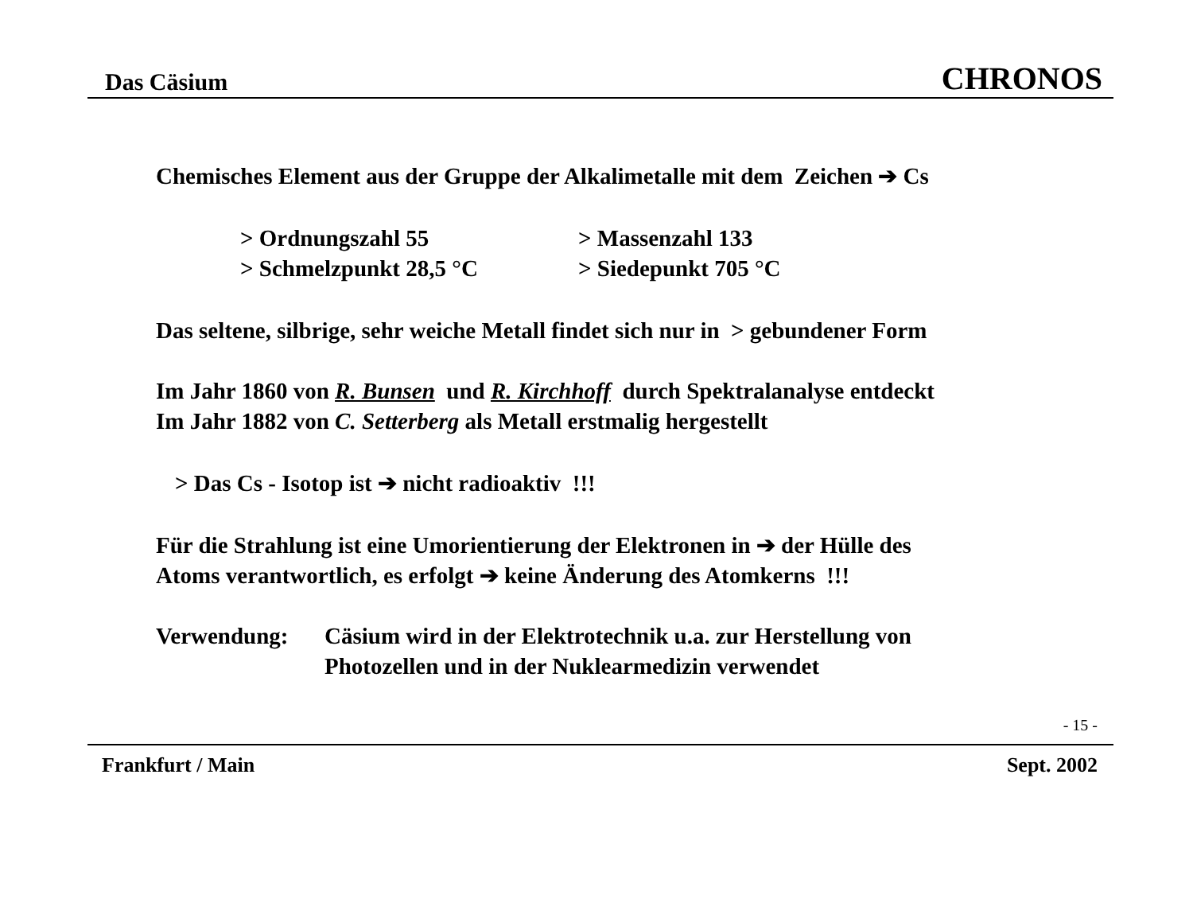Das Cäsium CHRONOS
Chemisches Element aus der Gruppe der Alkalimetalle mit dem Zeichen ➔ Cs
> Ordnungszahl 55 > Massenzahl 133
> Schmelzpunkt 28,5 °C > Siedepunkt 705 °C
Das seltene, silbrige, sehr weiche Metall findet sich nur in > gebundener Form
Im Jahr 1860 von R. Bunsen und R. Kirchhoff durch Spektralanalyse entdeckt
Im Jahr 1882 von C. Setterberg als Metall erstmalig hergestellt
> Das Cs - Isotop ist ➔ nicht radioaktiv !!!
Für die Strahlung ist eine Umorientierung der Elektronen in ➔ der Hülle des
Atoms verantwortlich, es erfolgt ➔ keine Änderung des Atomkerns !!!
Verwendung: Cäsium wird in der Elektrotechnik u.a. zur Herstellung von
Photozellen und in der Nuklearmedizin verwendet
- 15 -
Frankfurt / Main Sept. 2002